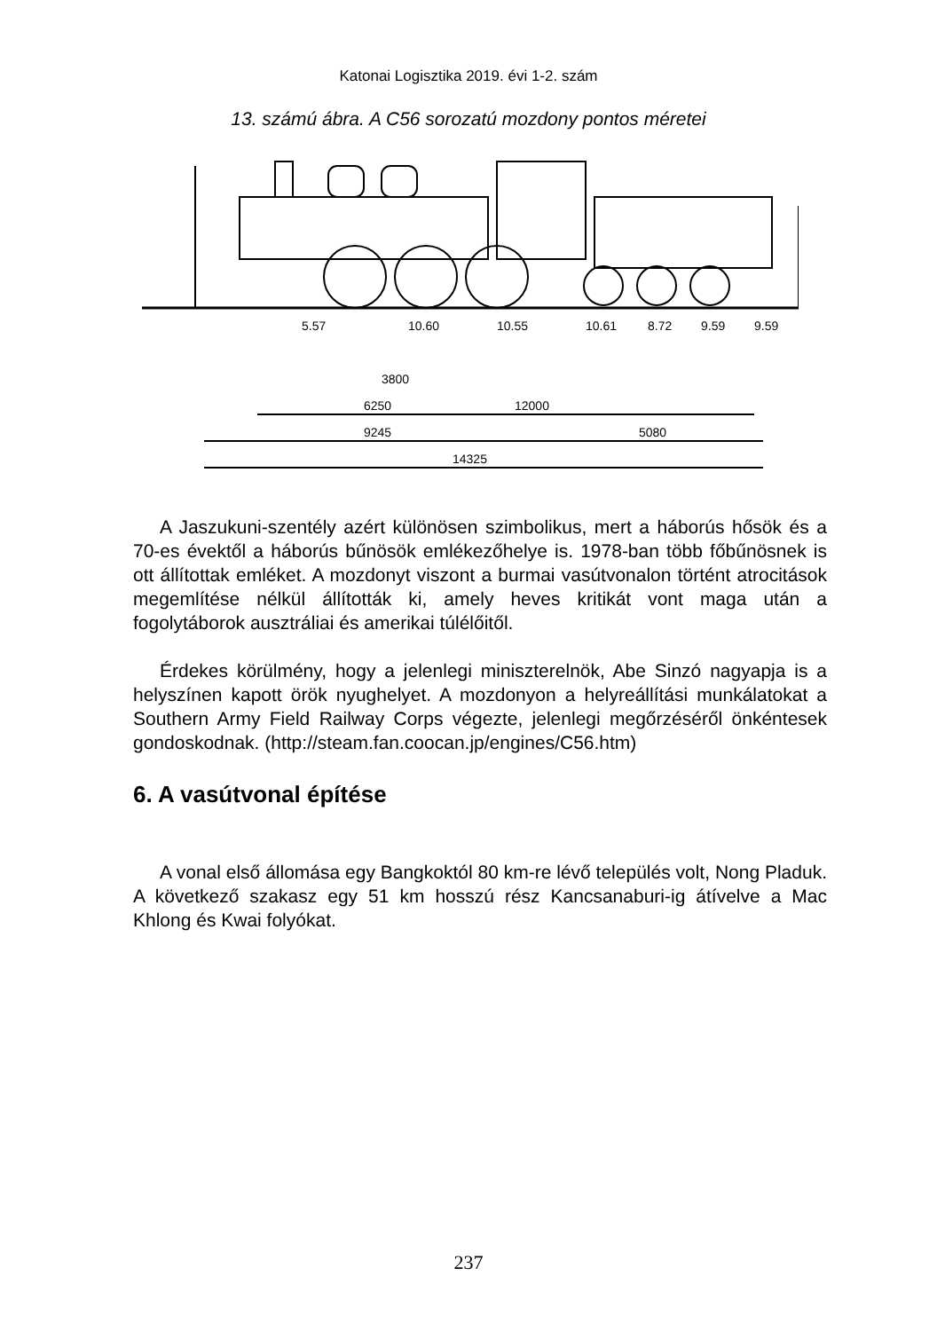Katonai Logisztika 2019. évi 1-2. szám
13. számú ábra. A C56 sorozatú mozdony pontos méretei
5.57
10.60
10.55
10.61
8.72
9.59
9.59
3800
6250
12000
9245
5080
14325
A Jaszukuni-szentély azért különösen szimbolikus, mert a háborús hősök és a 70-es évektől a háborús bűnösök emlékezőhelye is. 1978-ban több főbűnösnek is ott állítottak emléket. A mozdonyt viszont a burmai vasútvonalon történt atrocitások megemlítése nélkül állították ki, amely heves kritikát vont maga után a fogolytáborok ausztráliai és amerikai túlélőitől.
Érdekes körülmény, hogy a jelenlegi miniszterelnök, Abe Sinzó nagyapja is a helyszínen kapott örök nyughelyet. A mozdonyon a helyreállítási munkálatokat a Southern Army Field Railway Corps végezte, jelenlegi megőrzéséről önkéntesek gondoskodnak. (http://steam.fan.coocan.jp/engines/C56.htm)
6. A vasútvonal építése
A vonal első állomása egy Bangkoktól 80 km-re lévő település volt, Nong Pladuk. A következő szakasz egy 51 km hosszú rész Kancsanaburi-ig átívelve a Mac Khlong és Kwai folyókat.
237